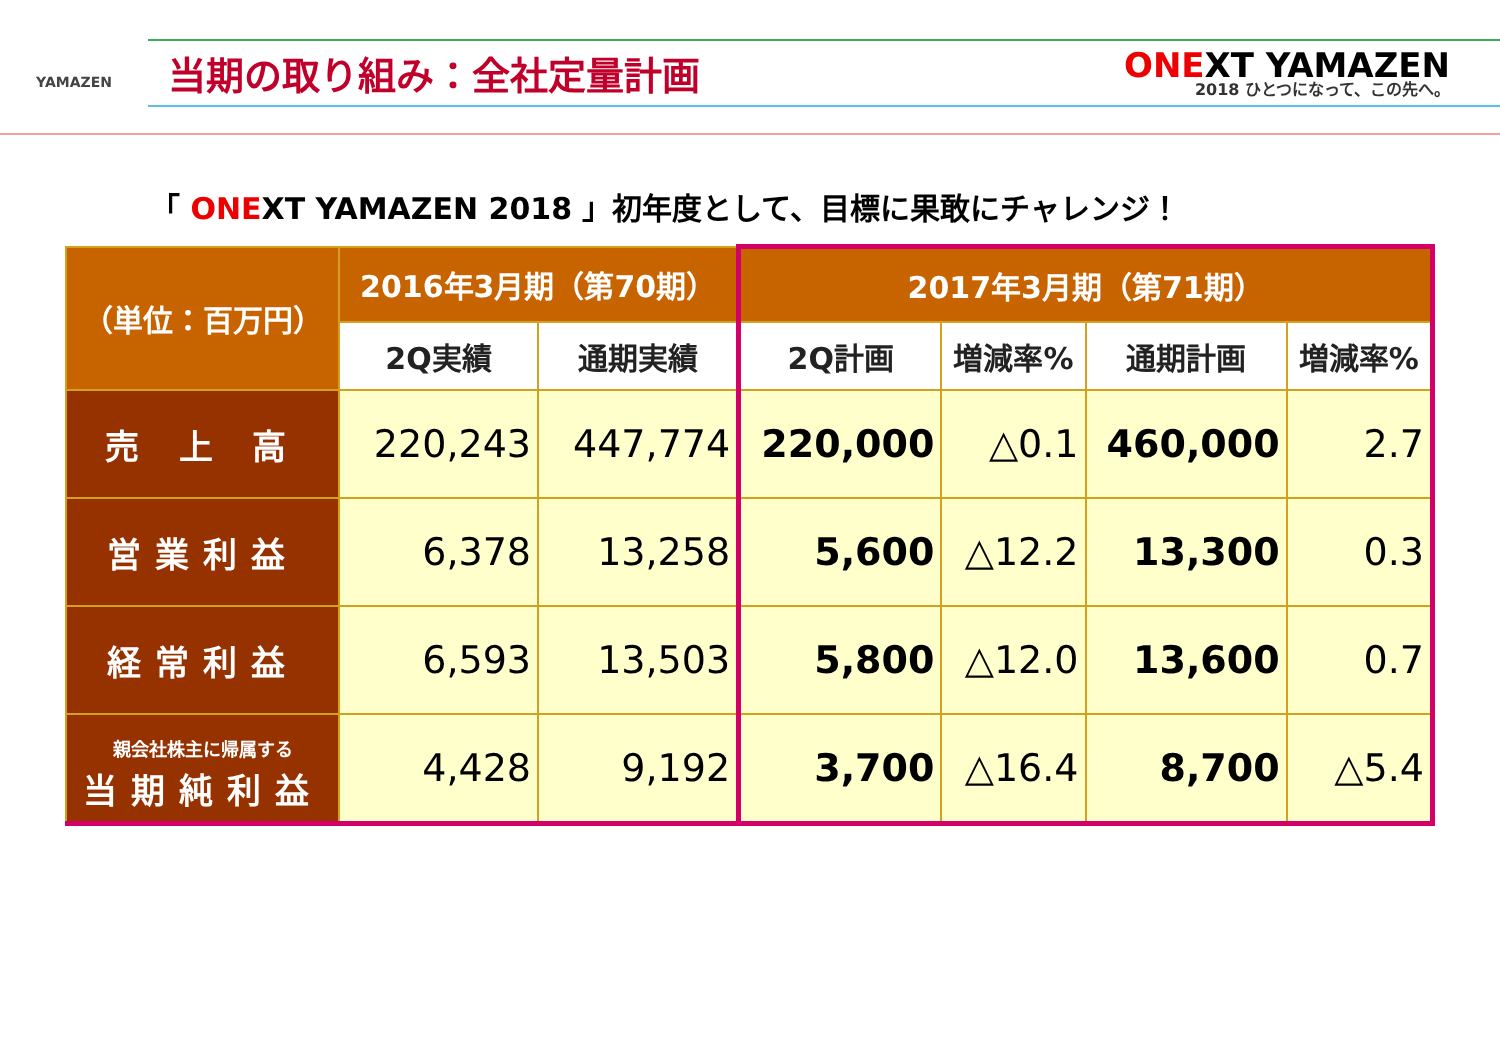YAMAZEN
当期の取り組み：全社定量計画
ONEXT YAMAZEN
2018 ひとつになって、この先へ。
「 ONEXT YAMAZEN 2018 」初年度として、目標に果敢にチャレンジ！
| （単位：百万円） | 2016年3月期（第70期） | | 2017年3月期（第71期） | | | |
| --- | --- | --- | --- | --- | --- | --- |
| | 2Q実績 | 通期実績 | 2Q計画 | 増減率% | 通期計画 | 増減率% |
| 売 上 高 | 220,243 | 447,774 | 220,000 | △0.1 | 460,000 | 2.7 |
| 営業利益 | 6,378 | 13,258 | 5,600 | △12.2 | 13,300 | 0.3 |
| 経常利益 | 6,593 | 13,503 | 5,800 | △12.0 | 13,600 | 0.7 |
| 親会社株主に帰属する 当期純利益 | 4,428 | 9,192 | 3,700 | △16.4 | 8,700 | △5.4 |